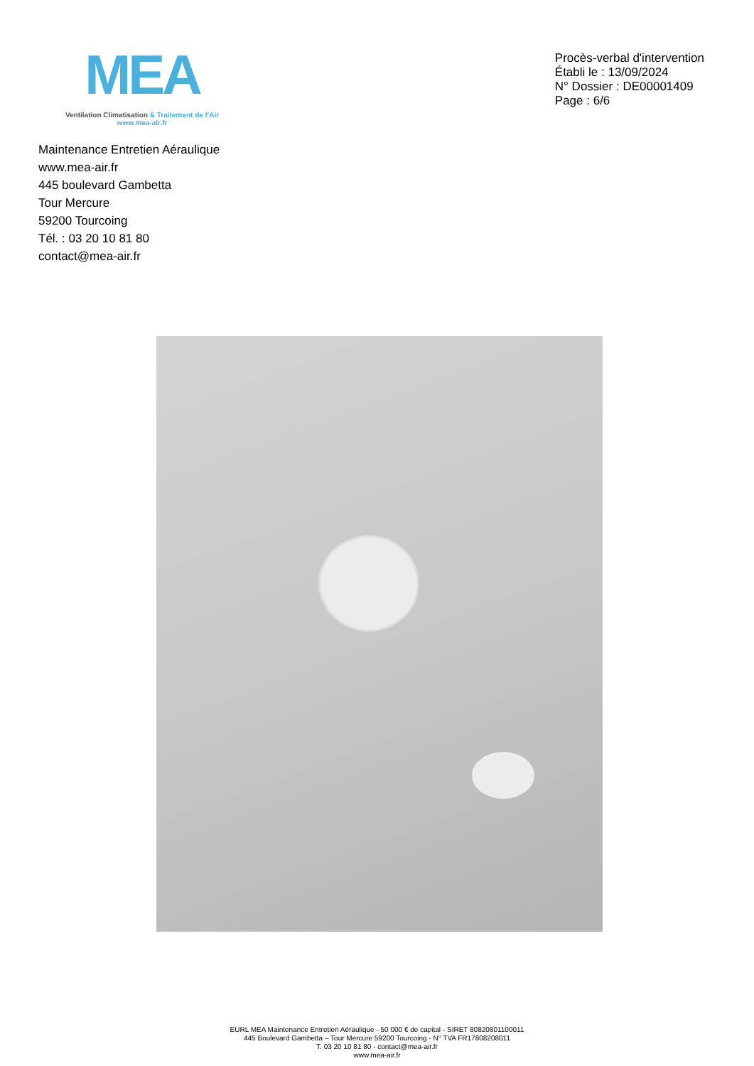MEA
Ventilation Climatisation & Traitement de l’Air
www.mea-air.fr
Procès-verbal d'intervention
Établi le : 13/09/2024
N° Dossier : DE00001409
Page : 6/6
Maintenance Entretien Aéraulique
www.mea-air.fr
445 boulevard Gambetta
Tour Mercure
59200 Tourcoing
Tél. : 03 20 10 81 80
contact@mea-air.fr
EURL MEA Maintenance Entretien Aéraulique - 50 000 € de capital - SIRET 80820801100011
445 Boulevard Gambetta – Tour Mercure 59200 Tourcoing - N° TVA FR17808208011
T. 03 20 10 81 80 - contact@mea-air.fr
www.mea-air.fr